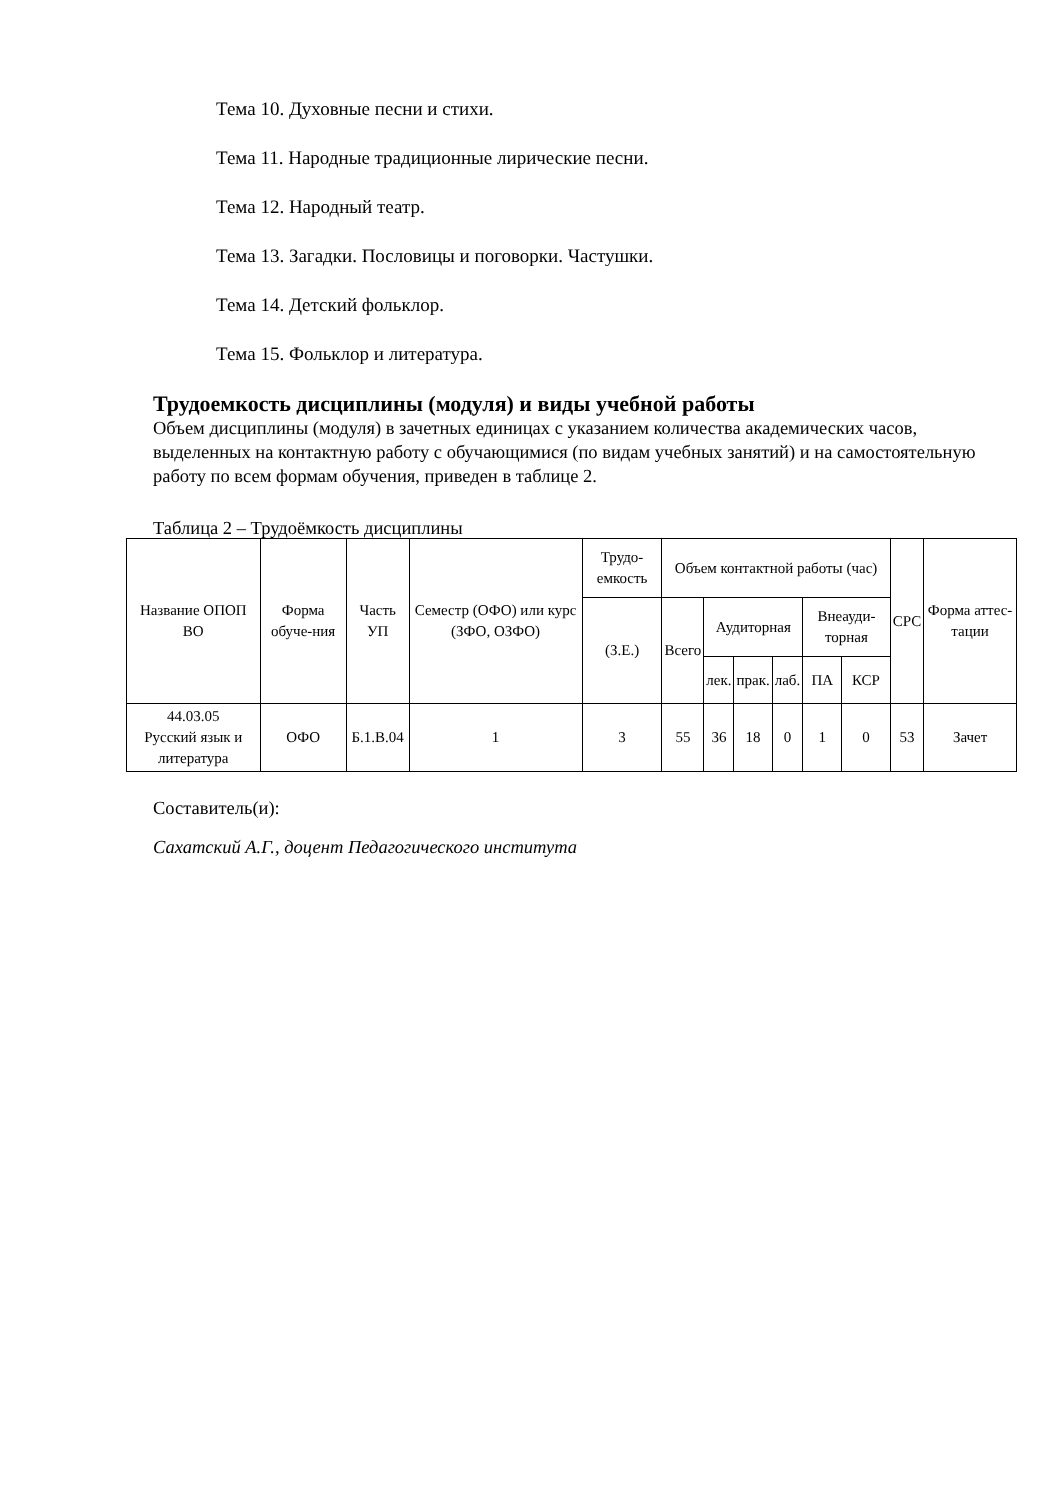Тема 10. Духовные песни и стихи.
Тема 11. Народные традиционные лирические песни.
Тема 12. Народный театр.
Тема 13. Загадки. Пословицы и поговорки. Частушки.
Тема 14. Детский фольклор.
Тема 15. Фольклор и литература.
Трудоемкость дисциплины (модуля) и виды учебной работы
Объем дисциплины (модуля) в зачетных единицах с указанием количества академических часов, выделенных на контактную работу с обучающимися (по видам учебных занятий) и на самостоятельную работу по всем формам обучения, приведен в таблице 2.
Таблица 2 – Трудоёмкость дисциплины
| Название ОПОП ВО | Форма обуче-ния | Часть УП | Семестр (ОФО) или курс (ЗФО, ОЗФО) | Трудо-емкость | Объем контактной работы (час) | | | | | | СРС | Форма аттес-тации |
| | | | | (З.Е.) | Всего | Аудиторная | | | Внеауди-торная | | | |
| | | | | | | лек. | прак. | лаб. | ПА | КСР | | |
| 44.03.05 Русский язык и литература | ОФО | Б.1.В.04 | 1 | 3 | 55 | 36 | 18 | 0 | 1 | 0 | 53 | Зачет |
Составитель(и):
Сахатский А.Г., доцент Педагогического института